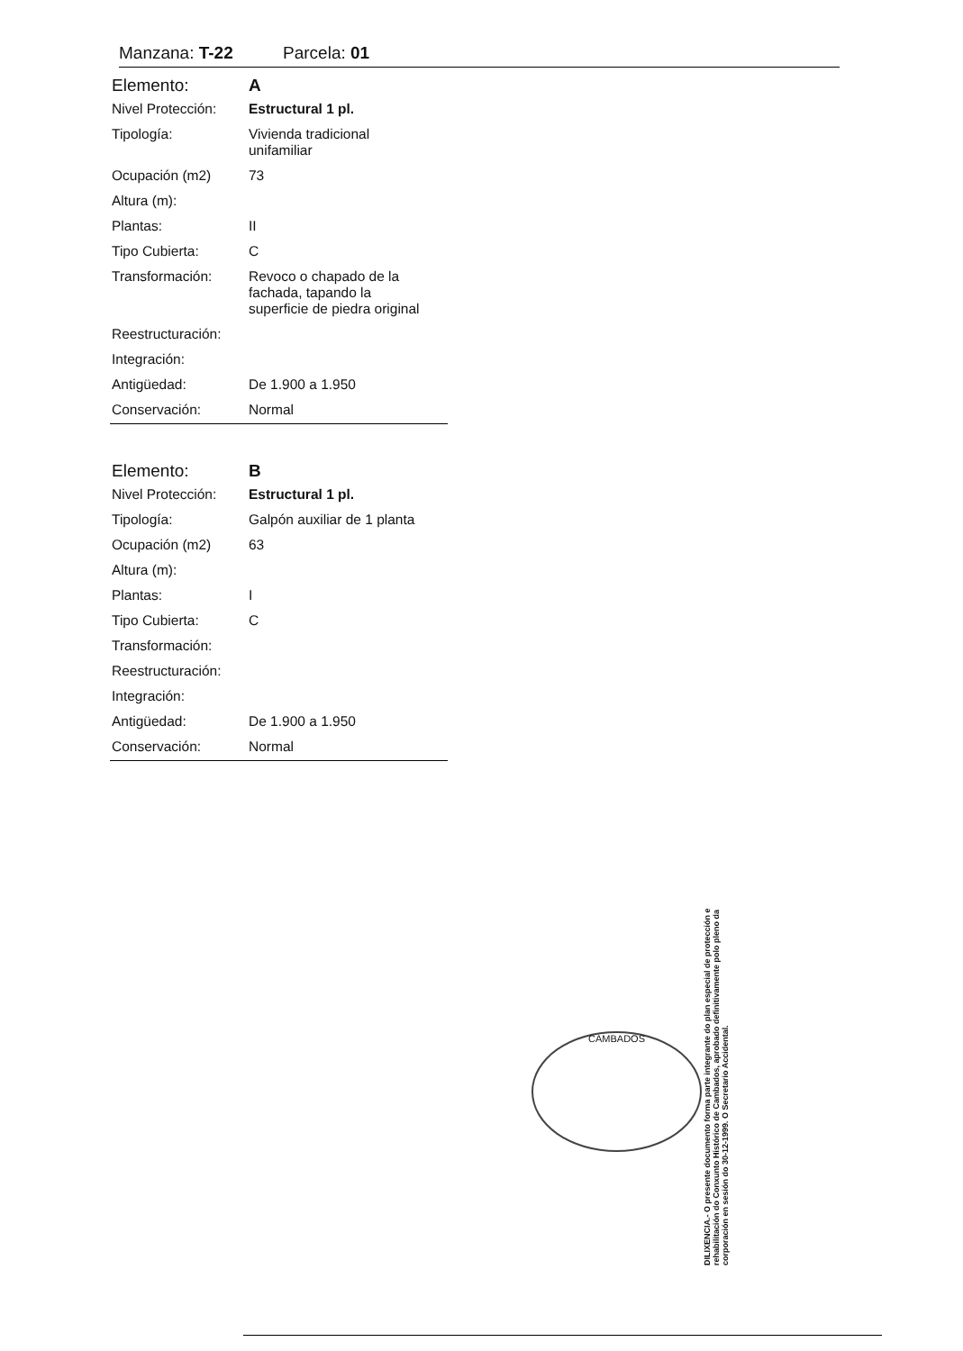Manzana: T-22 Parcela: 01
| Elemento: | A |
| Nivel Protección: | Estructural 1 pl. |
| Tipología: | Vivienda tradicional unifamiliar |
| Ocupación (m2) | 73 |
| Altura (m): | |
| Plantas: | II |
| Tipo Cubierta: | C |
| Transformación: | Revoco o chapado de la fachada, tapando la superficie de piedra original |
| Reestructuración: | |
| Integración: | |
| Antigüedad: | De 1.900 a 1.950 |
| Conservación: | Normal |
| Elemento: | B |
| Nivel Protección: | Estructural 1 pl. |
| Tipología: | Galpón auxiliar de 1 planta |
| Ocupación (m2) | 63 |
| Altura (m): | |
| Plantas: | I |
| Tipo Cubierta: | C |
| Transformación: | |
| Reestructuración: | |
| Integración: | |
| Antigüedad: | De 1.900 a 1.950 |
| Conservación: | Normal |
CAMBADOS
DILIXENCIA.- O presente documento forma parte integrante do plan especial de protección e rehabilitación do Conxunto Histórico de Cambados, aprobado definitivamente polo pleno da corporación en sesión do 30-12-1999. O Secretario Accidental.